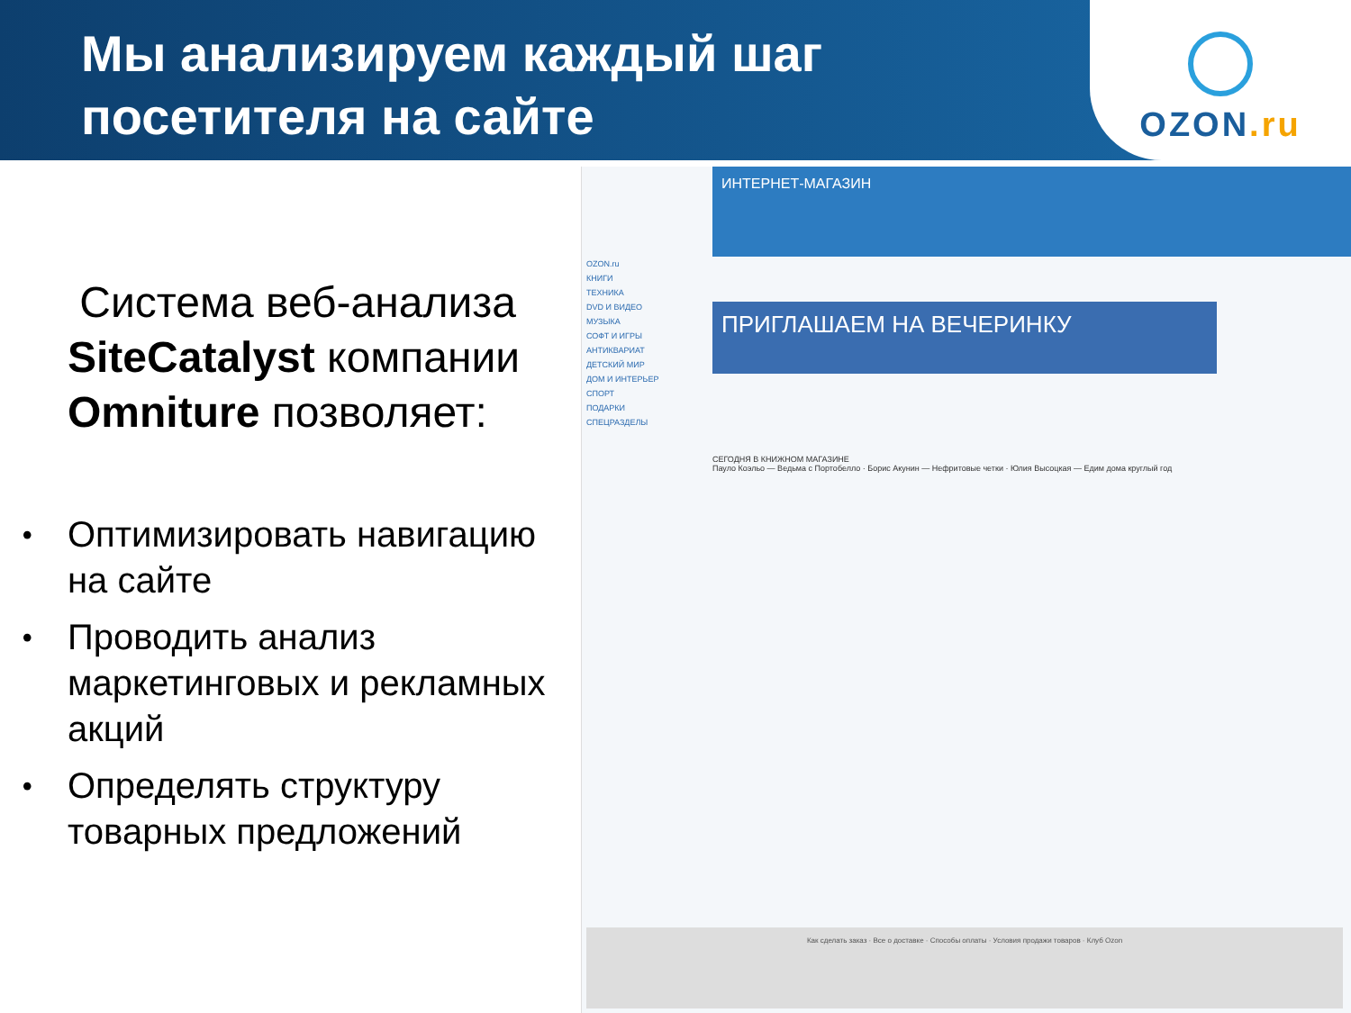Мы анализируем каждый шаг посетителя на сайте
OZON.ru
Система веб-анализа SiteCatalyst компании Omniture позволяет:
• Оптимизировать навигацию на сайте
• Проводить анализ маркетинговых и рекламных акций
• Определять структуру товарных предложений
ИНТЕРНЕТ-МАГАЗИН
OZON.ru
КНИГИ
ТЕХНИКА
DVD И ВИДЕО
МУЗЫКА
СОФТ И ИГРЫ
АНТИКВАРИАТ
ДЕТСКИЙ МИР
ДОМ И ИНТЕРЬЕР
СПОРТ
ПОДАРКИ
СПЕЦРАЗДЕЛЫ
ПРИГЛАШАЕМ НА ВЕЧЕРИНКУ
СЕГОДНЯ В КНИЖНОМ МАГАЗИНЕ
Пауло Коэльо — Ведьма с Портобелло · Борис Акунин — Нефритовые четки · Юлия Высоцкая — Едим дома круглый год
Как сделать заказ · Все о доставке · Способы оплаты · Условия продажи товаров · Клуб Ozon